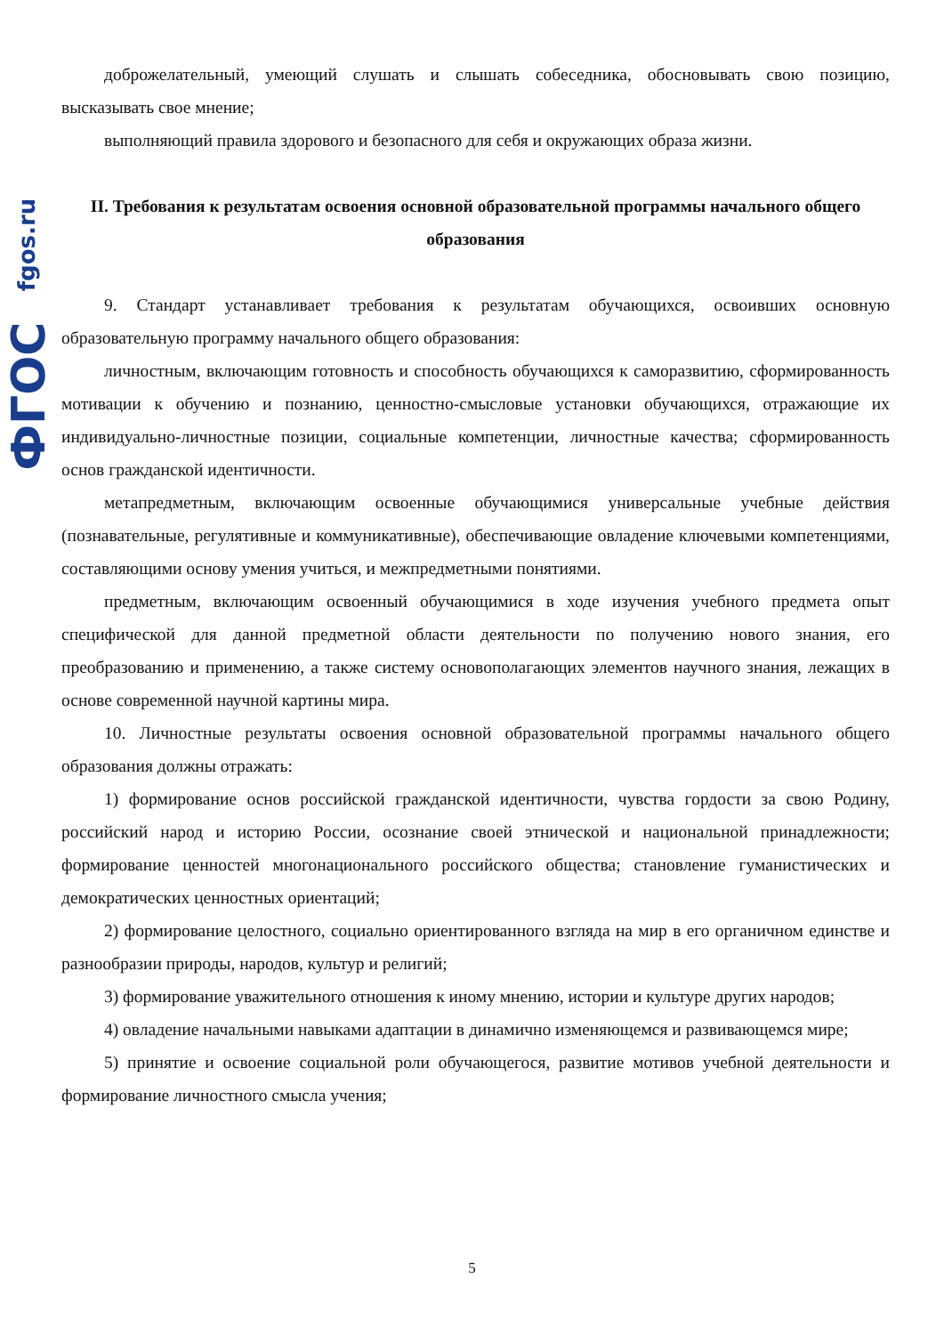fgos.ru
ФГОС
доброжелательный, умеющий слушать и слышать собеседника, обосновывать свою позицию, высказывать свое мнение;
выполняющий правила здорового и безопасного для себя и окружающих образа жизни.
II. Требования к результатам освоения основной образовательной программы начального общего образования
9. Стандарт устанавливает требования к результатам обучающихся, освоивших основную образовательную программу начального общего образования:
личностным, включающим готовность и способность обучающихся к саморазвитию, сформированность мотивации к обучению и познанию, ценностно-смысловые установки обучающихся, отражающие их индивидуально-личностные позиции, социальные компетенции, личностные качества; сформированность основ гражданской идентичности.
метапредметным, включающим освоенные обучающимися универсальные учебные действия (познавательные, регулятивные и коммуникативные), обеспечивающие овладение ключевыми компетенциями, составляющими основу умения учиться, и межпредметными понятиями.
предметным, включающим освоенный обучающимися в ходе изучения учебного предмета опыт специфической для данной предметной области деятельности по получению нового знания, его преобразованию и применению, а также систему основополагающих элементов научного знания, лежащих в основе современной научной картины мира.
10. Личностные результаты освоения основной образовательной программы начального общего образования должны отражать:
1) формирование основ российской гражданской идентичности, чувства гордости за свою Родину, российский народ и историю России, осознание своей этнической и национальной принадлежности; формирование ценностей многонационального российского общества; становление гуманистических и демократических ценностных ориентаций;
2) формирование целостного, социально ориентированного взгляда на мир в его органичном единстве и разнообразии природы, народов, культур и религий;
3) формирование уважительного отношения к иному мнению, истории и культуре других народов;
4) овладение начальными навыками адаптации в динамично изменяющемся и развивающемся мире;
5) принятие и освоение социальной роли обучающегося, развитие мотивов учебной деятельности и формирование личностного смысла учения;
5